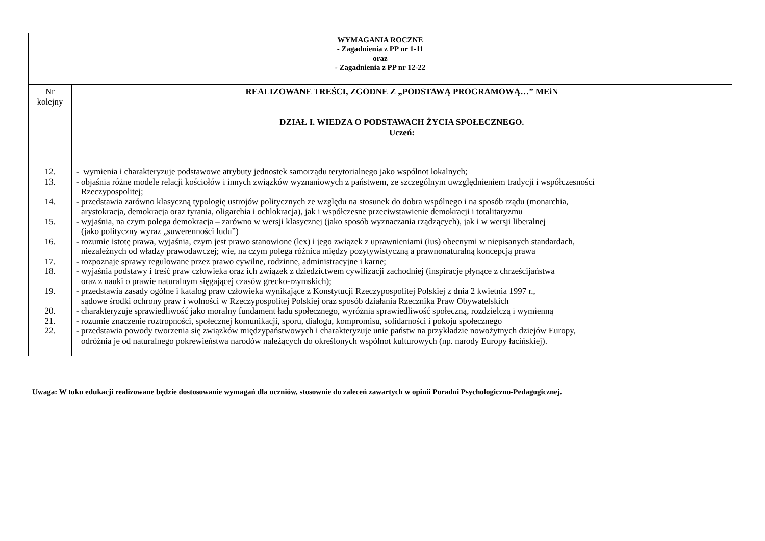| WYMAGANIA ROCZNE - Zagadnienia z PP nr 1-11 oraz - Zagadnienia z PP nr 12-22 | |
| Nr kolejny | REALIZOWANE TREŚCI, ZGODNE Z „PODSTAWĄ PROGRAMOWĄ…” MEiN DZIAŁ I. WIEDZA O PODSTAWACH ŻYCIA SPOŁECZNEGO. Uczeń: |
| 12. 13. 14. 15. 16. 17. 18. 19. 20. 21. 22. | - wymienia i charakteryzuje podstawowe atrybuty jednostek samorządu terytorialnego jako wspólnot lokalnych; - objaśnia różne modele relacji kościołów i innych związków wyznaniowych z państwem, ze szczególnym uwzględnieniem tradycji i współczesności Rzeczypospolitej; - przedstawia zarówno klasyczną typologię ustrojów politycznych ze względu na stosunek do dobra wspólnego i na sposób rządu (monarchia, arystokracja, demokracja oraz tyrania, oligarchia i ochlokracja), jak i współczesne przeciwstawienie demokracji i totalitaryzmu - wyjaśnia, na czym polega demokracja – zarówno w wersji klasycznej (jako sposób wyznaczania rządzących), jak i w wersji liberalnej (jako polityczny wyraz „suwerenności ludu”) - rozumie istotę prawa, wyjaśnia, czym jest prawo stanowione (lex) i jego związek z uprawnieniami (ius) obecnymi w niepisanych standardach, niezależnych od władzy prawodawczej; wie, na czym polega różnica między pozytywistyczną a prawnonaturalną koncepcją prawa - rozpoznaje sprawy regulowane przez prawo cywilne, rodzinne, administracyjne i karne; - wyjaśnia podstawy i treść praw człowieka oraz ich związek z dziedzictwem cywilizacji zachodniej (inspiracje płynące z chrześcijaństwa oraz z nauki o prawie naturalnym sięgającej czasów grecko-rzymskich); - przedstawia zasady ogólne i katalog praw człowieka wynikające z Konstytucji Rzeczypospolitej Polskiej z dnia 2 kwietnia 1997 r., sądowe środki ochrony praw i wolności w Rzeczypospolitej Polskiej oraz sposób działania Rzecznika Praw Obywatelskich - charakteryzuje sprawiedliwość jako moralny fundament ładu społecznego, wyróżnia sprawiedliwość społeczną, rozdzielczą i wymienną - rozumie znaczenie roztropności, społecznej komunikacji, sporu, dialogu, kompromisu, solidarności i pokoju społecznego - przedstawia powody tworzenia się związków międzypaństwowych i charakteryzuje unie państw na przykładzie nowożytnych dziejów Europy, odróżnia je od naturalnego pokrewieństwa narodów należących do określonych wspólnot kulturowych (np. narody Europy łacińskiej). |
Uwaga: W toku edukacji realizowane będzie dostosowanie wymagań dla uczniów, stosownie do zaleceń zawartych w opinii Poradni Psychologiczno-Pedagogicznej.